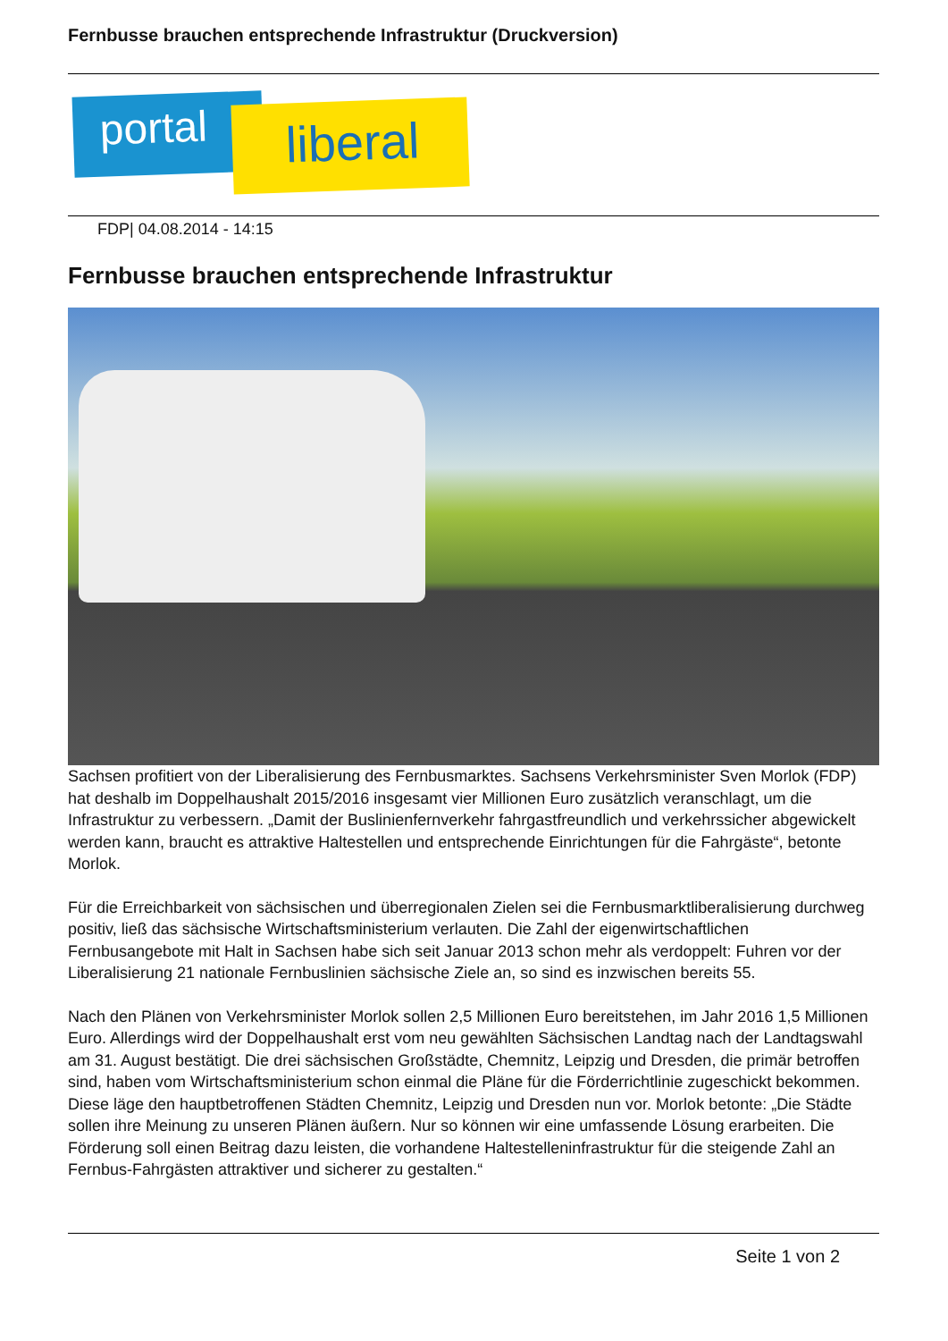Fernbusse brauchen entsprechende Infrastruktur (Druckversion)
portal liberal
FDP| 04.08.2014 - 14:15
Fernbusse brauchen entsprechende Infrastruktur
Sachsen profitiert von der Liberalisierung des Fernbusmarktes. Sachsens Verkehrsminister Sven Morlok (FDP) hat deshalb im Doppelhaushalt 2015/2016 insgesamt vier Millionen Euro zusätzlich veranschlagt, um die Infrastruktur zu verbessern. „Damit der Buslinienfernverkehr fahrgastfreundlich und verkehrssicher abgewickelt werden kann, braucht es attraktive Haltestellen und entsprechende Einrichtungen für die Fahrgäste“, betonte Morlok.
Für die Erreichbarkeit von sächsischen und überregionalen Zielen sei die Fernbusmarktliberalisierung durchweg positiv, ließ das sächsische Wirtschaftsministerium verlauten. Die Zahl der eigenwirtschaftlichen Fernbusangebote mit Halt in Sachsen habe sich seit Januar 2013 schon mehr als verdoppelt: Fuhren vor der Liberalisierung 21 nationale Fernbuslinien sächsische Ziele an, so sind es inzwischen bereits 55.
Nach den Plänen von Verkehrsminister Morlok sollen 2,5 Millionen Euro bereitstehen, im Jahr 2016 1,5 Millionen Euro. Allerdings wird der Doppelhaushalt erst vom neu gewählten Sächsischen Landtag nach der Landtagswahl am 31. August bestätigt. Die drei sächsischen Großstädte, Chemnitz, Leipzig und Dresden, die primär betroffen sind, haben vom Wirtschaftsministerium schon einmal die Pläne für die Förderrichtlinie zugeschickt bekommen. Diese läge den hauptbetroffenen Städten Chemnitz, Leipzig und Dresden nun vor. Morlok betonte: „Die Städte sollen ihre Meinung zu unseren Plänen äußern. Nur so können wir eine umfassende Lösung erarbeiten. Die Förderung soll einen Beitrag dazu leisten, die vorhandene Haltestelleninfrastruktur für die steigende Zahl an Fernbus-Fahrgästen attraktiver und sicherer zu gestalten.“
Seite 1 von 2